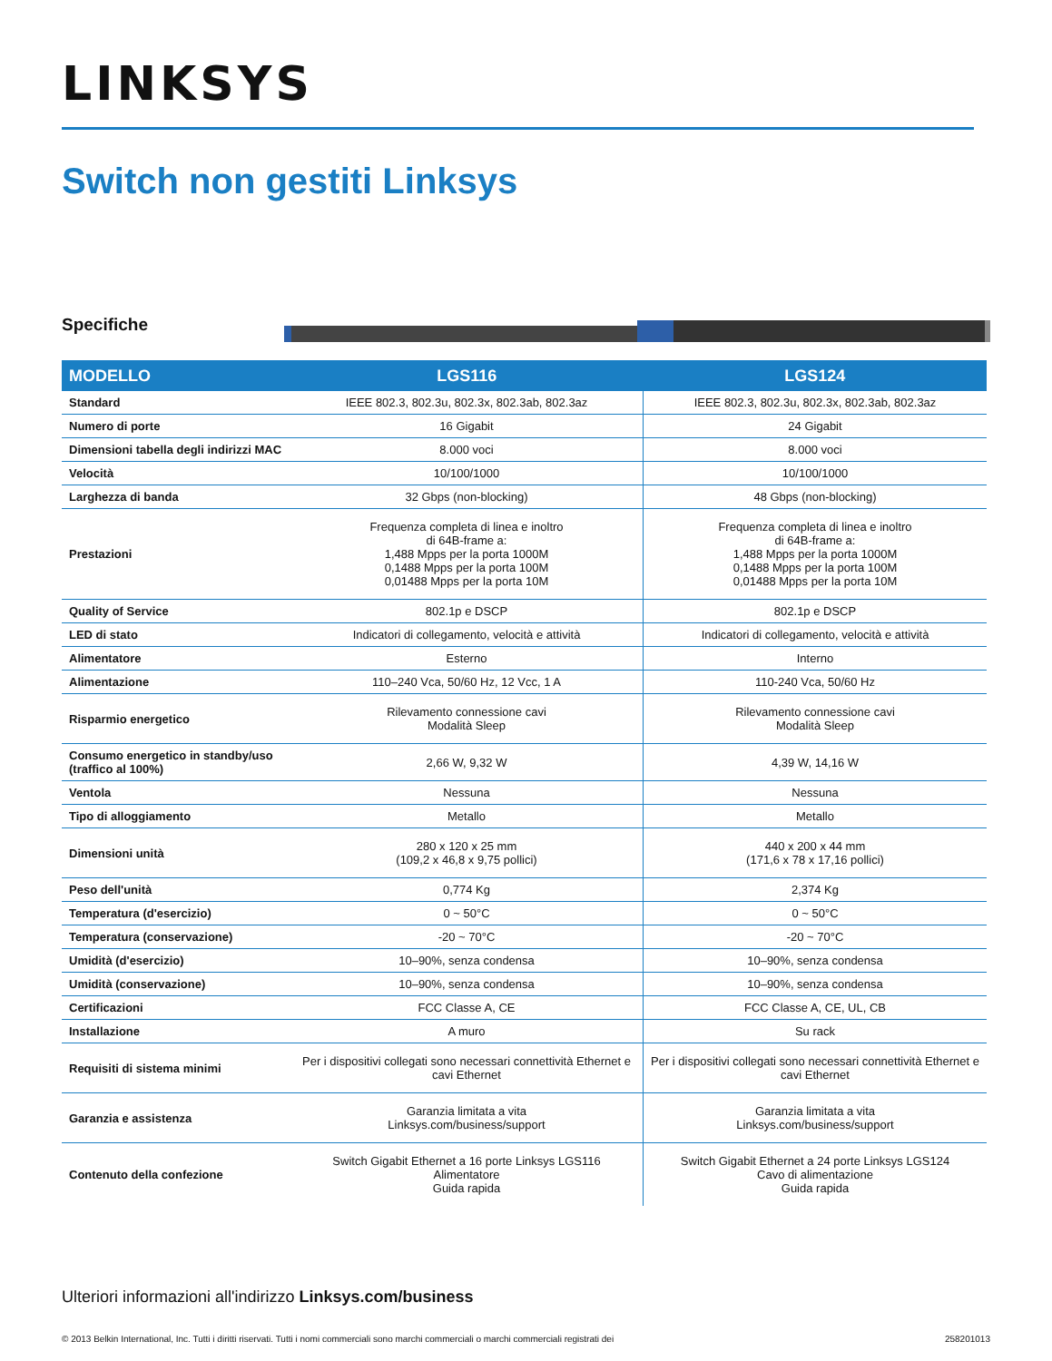LINKSYS
Switch non gestiti Linksys
Specifiche
| MODELLO | LGS116 | LGS124 |
| --- | --- | --- |
| Standard | IEEE 802.3, 802.3u, 802.3x, 802.3ab, 802.3az | IEEE 802.3, 802.3u, 802.3x, 802.3ab, 802.3az |
| Numero di porte | 16 Gigabit | 24 Gigabit |
| Dimensioni tabella degli indirizzi MAC | 8.000 voci | 8.000 voci |
| Velocità | 10/100/1000 | 10/100/1000 |
| Larghezza di banda | 32 Gbps (non-blocking) | 48 Gbps (non-blocking) |
| Prestazioni | Frequenza completa di linea e inoltro di 64B-frame a: 1,488 Mpps per la porta 1000M 0,1488 Mpps per la porta 100M 0,01488 Mpps per la porta 10M | Frequenza completa di linea e inoltro di 64B-frame a: 1,488 Mpps per la porta 1000M 0,1488 Mpps per la porta 100M 0,01488 Mpps per la porta 10M |
| Quality of Service | 802.1p e DSCP | 802.1p e DSCP |
| LED di stato | Indicatori di collegamento, velocità e attività | Indicatori di collegamento, velocità e attività |
| Alimentatore | Esterno | Interno |
| Alimentazione | 110–240 Vca, 50/60 Hz, 12 Vcc, 1 A | 110-240 Vca, 50/60 Hz |
| Risparmio energetico | Rilevamento connessione cavi Modalità Sleep | Rilevamento connessione cavi Modalità Sleep |
| Consumo energetico in standby/uso (traffico al 100%) | 2,66 W, 9,32 W | 4,39 W, 14,16 W |
| Ventola | Nessuna | Nessuna |
| Tipo di alloggiamento | Metallo | Metallo |
| Dimensioni unità | 280 x 120 x 25 mm (109,2 x 46,8 x 9,75 pollici) | 440 x 200 x 44 mm (171,6 x 78 x 17,16 pollici) |
| Peso dell'unità | 0,774 Kg | 2,374 Kg |
| Temperatura (d'esercizio) | 0 ~ 50°C | 0 ~ 50°C |
| Temperatura (conservazione) | -20 ~ 70°C | -20 ~ 70°C |
| Umidità (d'esercizio) | 10–90%, senza condensa | 10–90%, senza condensa |
| Umidità (conservazione) | 10–90%, senza condensa | 10–90%, senza condensa |
| Certificazioni | FCC Classe A, CE | FCC Classe A, CE, UL, CB |
| Installazione | A muro | Su rack |
| Requisiti di sistema minimi | Per i dispositivi collegati sono necessari connettività Ethernet e cavi Ethernet | Per i dispositivi collegati sono necessari connettività Ethernet e cavi Ethernet |
| Garanzia e assistenza | Garanzia limitata a vita Linksys.com/business/support | Garanzia limitata a vita Linksys.com/business/support |
| Contenuto della confezione | Switch Gigabit Ethernet a 16 porte Linksys LGS116 Alimentatore Guida rapida | Switch Gigabit Ethernet a 24 porte Linksys LGS124 Cavo di alimentazione Guida rapida |
Ulteriori informazioni all'indirizzo Linksys.com/business
© 2013 Belkin International, Inc. Tutti i diritti riservati. Tutti i nomi commerciali sono marchi commerciali o marchi commerciali registrati dei 258201013